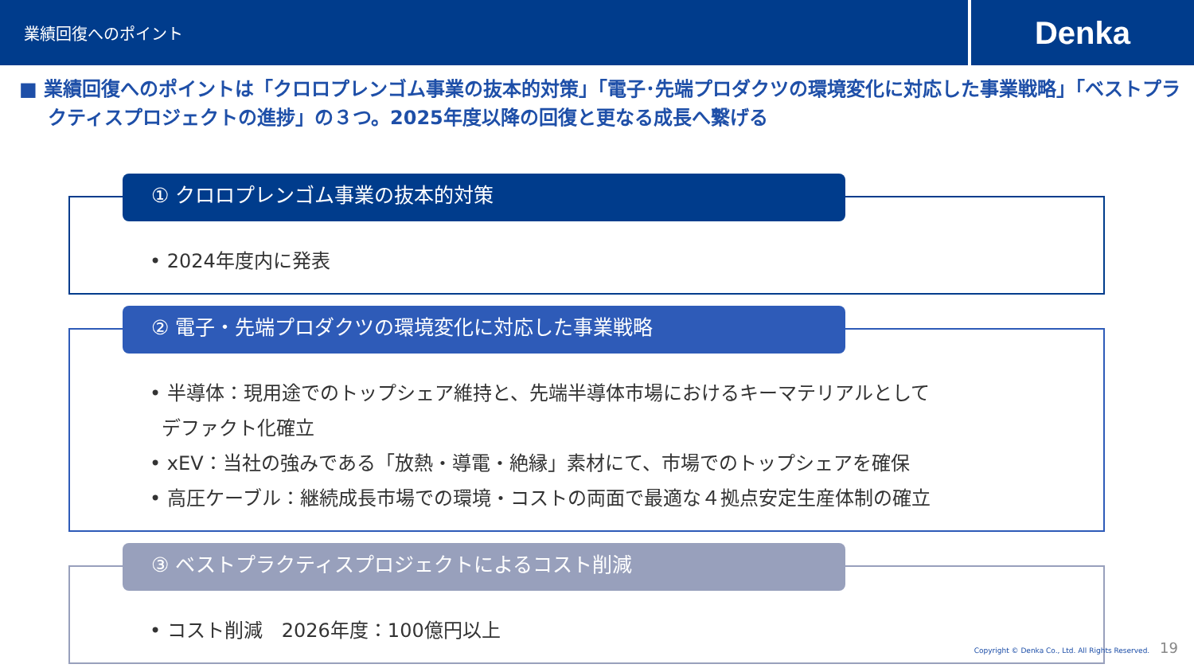業績回復へのポイント
Denka
■ 業績回復へのポイントは「クロロプレンゴム事業の抜本的対策」「電子･先端プロダクツの環境変化に対応した事業戦略」「ベストプラクティスプロジェクトの進捗」の３つ。2025年度以降の回復と更なる成長へ繋げる
① クロロプレンゴム事業の抜本的対策
• 2024年度内に発表
② 電子・先端プロダクツの環境変化に対応した事業戦略
• 半導体：現用途でのトップシェア維持と、先端半導体市場におけるキーマテリアルとして
デファクト化確立
• xEV：当社の強みである「放熱・導電・絶縁」素材にて、市場でのトップシェアを確保
• 高圧ケーブル：継続成長市場での環境・コストの両面で最適な４拠点安定生産体制の確立
③ ベストプラクティスプロジェクトによるコスト削減
• コスト削減　2026年度：100億円以上
Copyright © Denka Co., Ltd. All Rights Reserved. 19